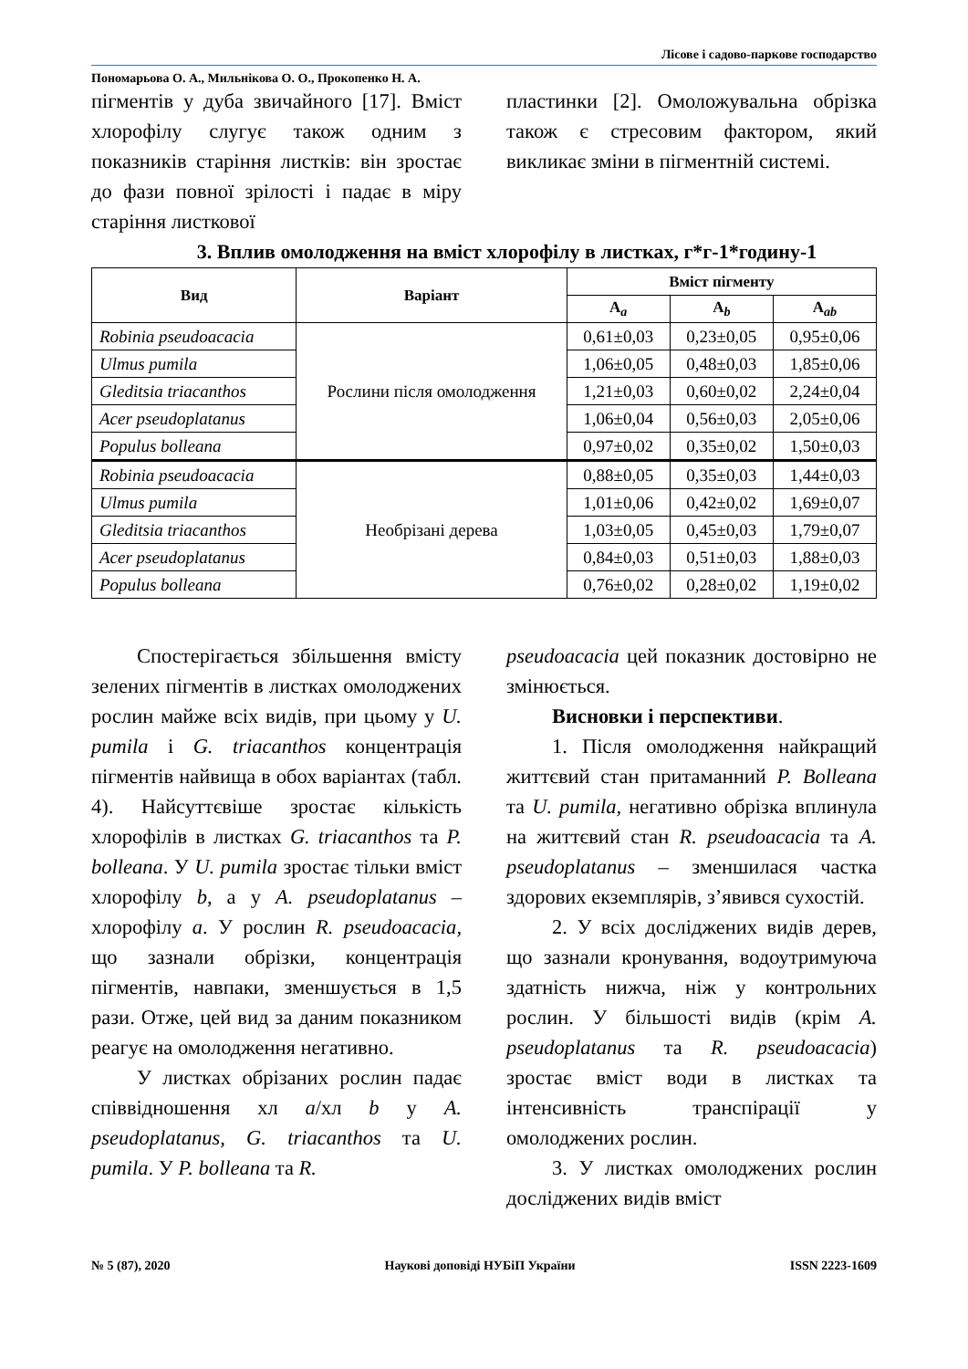Лісове і садово-паркове господарство
Пономарьова О. А., Мильнікова О. О., Прокопенко Н. А.
пігментів у дуба звичайного [17]. Вміст хлорофілу слугує також одним з показників старіння листків: він зростає до фази повної зрілості і падає в міру старіння листкової
пластинки [2]. Омоложувальна обрізка також є стресовим фактором, який викликає зміни в пігментній системі.
3. Вплив омолодження на вміст хлорофілу в листках, г*г-1*годину-1
| Вид | Варіант | Вміст пігменту | | |
| --- | --- | --- | --- | --- |
| | | A<sub>a</sub> | A<sub>b</sub> | A<sub>ab</sub> |
| Robinia pseudoacacia | Рослини після омолодження | 0,61±0,03 | 0,23±0,05 | 0,95±0,06 |
| Ulmus pumila | | 1,06±0,05 | 0,48±0,03 | 1,85±0,06 |
| Gleditsia triacanthos | | 1,21±0,03 | 0,60±0,02 | 2,24±0,04 |
| Acer pseudoplatanus | | 1,06±0,04 | 0,56±0,03 | 2,05±0,06 |
| Populus bolleana | | 0,97±0,02 | 0,35±0,02 | 1,50±0,03 |
| Robinia pseudoacacia | Необрізані дерева | 0,88±0,05 | 0,35±0,03 | 1,44±0,03 |
| Ulmus pumila | | 1,01±0,06 | 0,42±0,02 | 1,69±0,07 |
| Gleditsia triacanthos | | 1,03±0,05 | 0,45±0,03 | 1,79±0,07 |
| Acer pseudoplatanus | | 0,84±0,03 | 0,51±0,03 | 1,88±0,03 |
| Populus bolleana | | 0,76±0,02 | 0,28±0,02 | 1,19±0,02 |
Спостерігається збільшення вмісту зелених пігментів в листках омолоджених рослин майже всіх видів, при цьому у U. pumila і G. triacanthos концентрація пігментів найвища в обох варіантах (табл. 4). Найсуттєвіше зростає кількість хлорофілів в листках G. triacanthos та P. bolleana. У U. pumila зростає тільки вміст хлорофілу b, а у A. pseudoplatanus – хлорофілу a. У рослин R. pseudoacacia, що зазнали обрізки, концентрація пігментів, навпаки, зменшується в 1,5 рази. Отже, цей вид за даним показником реагує на омолодження негативно.
У листках обрізаних рослин падає співвідношення хл a/хл b у A. pseudoplatanus, G. triacanthos та U. pumila. У P. bolleana та R.
pseudoacacia цей показник достовірно не змінюється.
Висновки і перспективи.
1. Після омолодження найкращий життєвий стан притаманний P. Bolleana та U. pumila, негативно обрізка вплинула на життєвий стан R. pseudoacacia та A. pseudoplatanus – зменшилася частка здорових екземплярів, з’явився сухостій.
2. У всіх досліджених видів дерев, що зазнали кронування, водоутримуюча здатність нижча, ніж у контрольних рослин. У більшості видів (крім A. pseudoplatanus та R. pseudoacacia) зростає вміст води в листках та інтенсивність транспірації у омолоджених рослин.
3. У листках омолоджених рослин досліджених видів вміст
№ 5 (87), 2020 Наукові доповіді НУБіП України ISSN 2223-1609